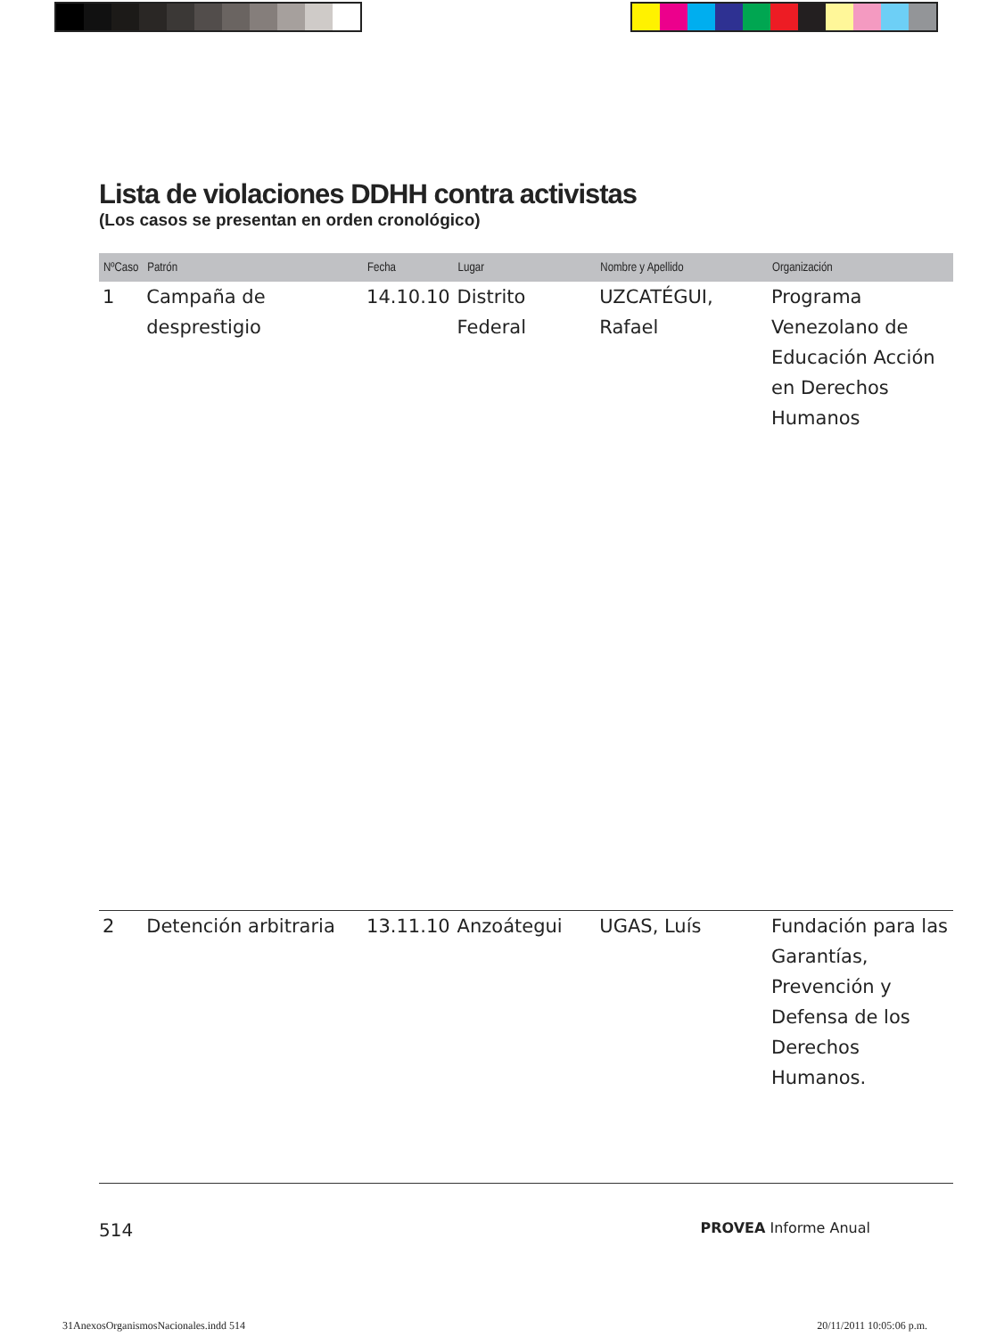Lista de violaciones DDHH contra activistas
(Los casos se presentan en orden cronológico)
| NºCaso | Patrón | Fecha | Lugar | Nombre y Apellido | Organización |
| --- | --- | --- | --- | --- | --- |
| 1 | Campaña de desprestigio | 14.10.10 | Distrito Federal | UZCATÉGUI, Rafael | Programa Venezolano de Educación Acción en Derechos Humanos |
| 2 | Detención arbitraria | 13.11.10 | Anzoátegui | UGAS, Luís | Fundación para las Garantías, Prevención y Defensa de los Derechos Humanos. |
514 PROVEA Informe Anual
31AnexosOrganismosNacionales.indd 514 20/11/2011 10:05:06 p.m.